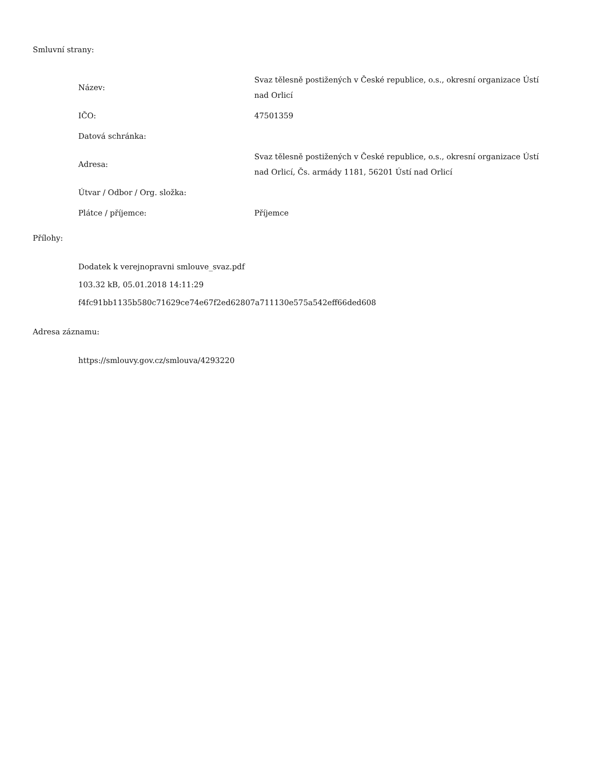Smluvní strany:
| Název: | Svaz tělesně postižených v České republice, o.s., okresní organizace Ústí nad Orlicí |
| IČO: | 47501359 |
| Datová schránka: | |
| Adresa: | Svaz tělesně postižených v České republice, o.s., okresní organizace Ústí nad Orlicí, Čs. armády 1181, 56201 Ústí nad Orlicí |
| Útvar / Odbor / Org. složka: | |
| Plátce / příjemce: | Příjemce |
Přílohy:
Dodatek k verejnopravni smlouve_svaz.pdf
103.32 kB, 05.01.2018 14:11:29
f4fc91bb1135b580c71629ce74e67f2ed62807a711130e575a542eff66ded608
Adresa záznamu:
https://smlouvy.gov.cz/smlouva/4293220